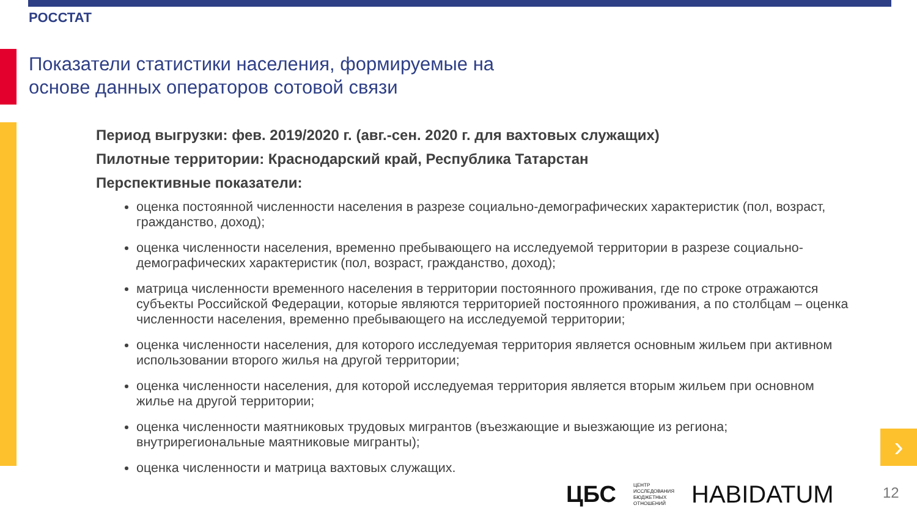РОССТАТ
Показатели статистики населения, формируемые на
основе данных операторов сотовой связи
Период выгрузки: фев. 2019/2020 г. (авг.-сен. 2020 г. для вахтовых служащих)
Пилотные территории: Краснодарский край, Республика Татарстан
Перспективные показатели:
оценка постоянной численности населения в разрезе социально-демографических характеристик (пол, возраст, гражданство, доход);
оценка численности населения, временно пребывающего на исследуемой территории в разрезе социально-демографических характеристик (пол, возраст, гражданство, доход);
матрица численности временного населения в территории постоянного проживания, где по строке отражаются субъекты Российской Федерации, которые являются территорией постоянного проживания, а по столбцам – оценка численности населения, временно пребывающего на исследуемой территории;
оценка численности населения, для которого исследуемая территория является основным жильем при активном использовании второго жилья на другой территории;
оценка численности населения, для которой исследуемая территория является вторым жильем при основном жилье на другой территории;
оценка численности маятниковых трудовых мигрантов (въезжающие и выезжающие из региона; внутрирегиональные маятниковые мигранты);
оценка численности и матрица вахтовых служащих.
›
ЦБС ЦЕНТР
ИССЛЕДОВАНИЯ
БЮДЖЕТНЫХ
ОТНОШЕНИЙ HABIDATUM
12